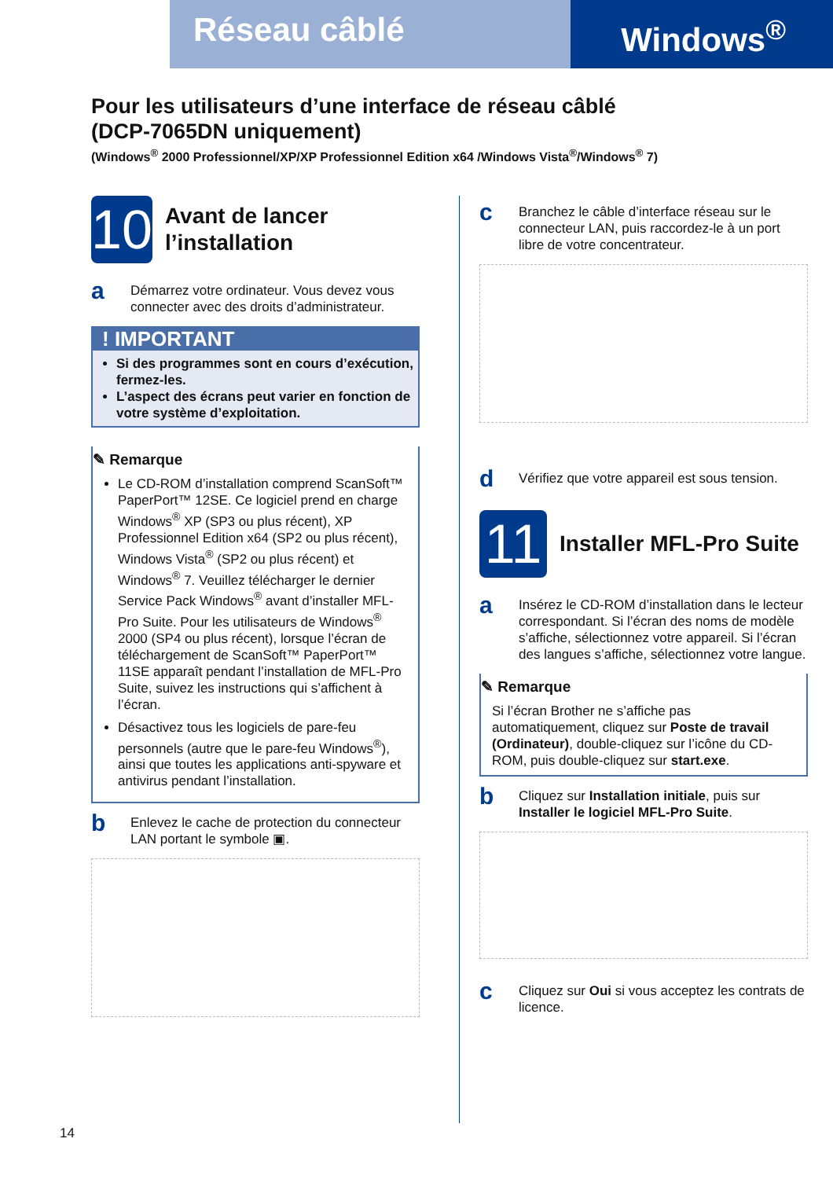Réseau câblé
Windows<sup>®</sup>
Pour les utilisateurs d’une interface de réseau câblé
(DCP-7065DN uniquement)
(Windows<sup>®</sup> 2000 Professionnel/XP/XP Professionnel Edition x64 /Windows Vista<sup>®</sup>/Windows<sup>®</sup> 7)
10
Avant de lancer l’installation
a
Démarrez votre ordinateur. Vous devez vous connecter avec des droits d’administrateur.
! IMPORTANT
Si des programmes sont en cours d’exécution, fermez-les.
L’aspect des écrans peut varier en fonction de votre système d’exploitation.
✎ Remarque
Le CD-ROM d’installation comprend ScanSoft™ PaperPort™ 12SE. Ce logiciel prend en charge Windows<sup>®</sup> XP (SP3 ou plus récent), XP Professionnel Edition x64 (SP2 ou plus récent), Windows Vista<sup>®</sup> (SP2 ou plus récent) et Windows<sup>®</sup> 7. Veuillez télécharger le dernier Service Pack Windows<sup>®</sup> avant d’installer MFL-Pro Suite. Pour les utilisateurs de Windows<sup>®</sup> 2000 (SP4 ou plus récent), lorsque l’écran de téléchargement de ScanSoft™ PaperPort™ 11SE apparaît pendant l’installation de MFL-Pro Suite, suivez les instructions qui s’affichent à l’écran.
Désactivez tous les logiciels de pare-feu personnels (autre que le pare-feu Windows<sup>®</sup>), ainsi que toutes les applications anti-spyware et antivirus pendant l’installation.
b
Enlevez le cache de protection du connecteur LAN portant le symbole ▣.
c
Branchez le câble d’interface réseau sur le connecteur LAN, puis raccordez-le à un port libre de votre concentrateur.
d
Vérifiez que votre appareil est sous tension.
11
Installer MFL-Pro Suite
a
Insérez le CD-ROM d’installation dans le lecteur correspondant. Si l’écran des noms de modèle s’affiche, sélectionnez votre appareil. Si l’écran des langues s’affiche, sélectionnez votre langue.
✎ Remarque
Si l’écran Brother ne s’affiche pas automatiquement, cliquez sur Poste de travail (Ordinateur), double-cliquez sur l’icône du CD-ROM, puis double-cliquez sur start.exe.
b
Cliquez sur Installation initiale, puis sur Installer le logiciel MFL-Pro Suite.
c
Cliquez sur Oui si vous acceptez les contrats de licence.
14